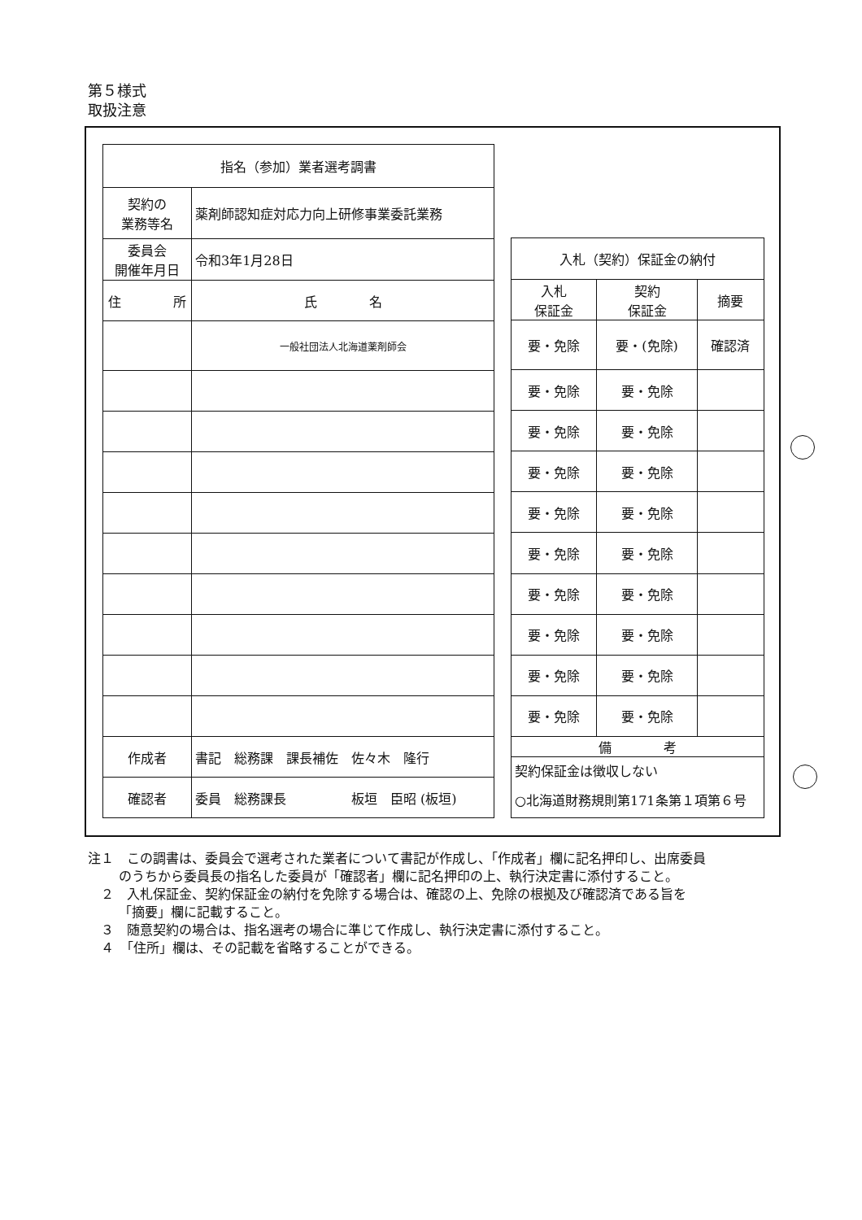第５様式
取扱注意
| 指名（参加）業者選考調書 | | |
| --- | --- | --- |
| 契約の 業務等名 | 薬剤師認知症対応力向上研修事業委託業務 | |
| 委員会 開催年月日 | 令和3年1月28日 | |
| 住 所 | | 氏 名 |
| | | 一般社団法人北海道薬剤師会 |
| 作成者 | 書記 総務課 課長補佐 佐々木 隆行 | |
| 確認者 | 委員 総務課長 板垣 臣昭 (板垣) | |
| 入札（契約）保証金の納付 | | |
| --- | --- | --- |
| 入札 保証金 | 契約 保証金 | 摘要 |
| 要・免除 | 要・(免除) | 確認済 |
| 要・免除 | 要・免除 | |
| 要・免除 | 要・免除 | |
| 要・免除 | 要・免除 | |
| 要・免除 | 要・免除 | |
| 要・免除 | 要・免除 | |
| 要・免除 | 要・免除 | |
| 要・免除 | 要・免除 | |
| 要・免除 | 要・免除 | |
| 要・免除 | 要・免除 | |
| 備 考 | | |
| 契約保証金は徴収しない ○北海道財務規則第171条第１項第６号 | | |
注１　この調書は、委員会で選考された業者について書記が作成し、「作成者」欄に記名押印し、出席委員のうちから委員長の指名した委員が「確認者」欄に記名押印の上、執行決定書に添付すること。
　２　入札保証金、契約保証金の納付を免除する場合は、確認の上、免除の根拠及び確認済である旨を「摘要」欄に記載すること。
　３　随意契約の場合は、指名選考の場合に準じて作成し、執行決定書に添付すること。
　４　「住所」欄は、その記載を省略することができる。